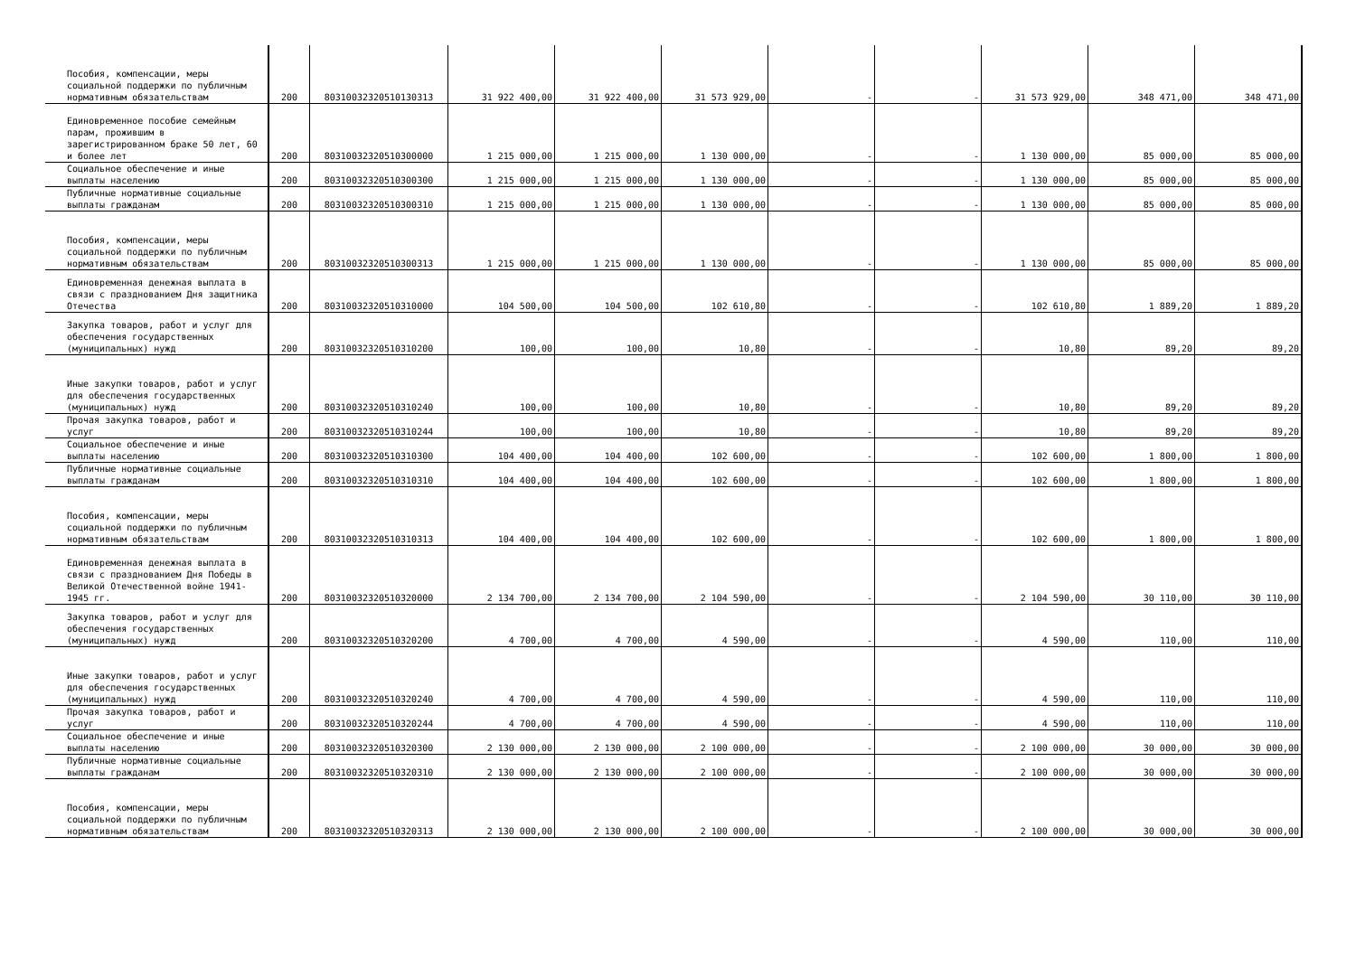| Пособия, компенсации, меры социальной поддержки по публичным нормативным обязательствам | 200 | 80310032320510130313 | 31 922 400,00 | 31 922 400,00 | 31 573 929,00 | - | - | 31 573 929,00 | 348 471,00 | 348 471,00 |
| Единовременное пособие семейным парам, прожившим в зарегистрированном браке 50 лет, 60 и более лет | 200 | 80310032320510300000 | 1 215 000,00 | 1 215 000,00 | 1 130 000,00 | - | - | 1 130 000,00 | 85 000,00 | 85 000,00 |
| Социальное обеспечение и иные выплаты населению | 200 | 80310032320510300300 | 1 215 000,00 | 1 215 000,00 | 1 130 000,00 | - | - | 1 130 000,00 | 85 000,00 | 85 000,00 |
| Публичные нормативные социальные выплаты гражданам | 200 | 80310032320510300310 | 1 215 000,00 | 1 215 000,00 | 1 130 000,00 | - | - | 1 130 000,00 | 85 000,00 | 85 000,00 |
| Пособия, компенсации, меры социальной поддержки по публичным нормативным обязательствам | 200 | 80310032320510300313 | 1 215 000,00 | 1 215 000,00 | 1 130 000,00 | - | - | 1 130 000,00 | 85 000,00 | 85 000,00 |
| Единовременная денежная выплата в связи с празднованием Дня защитника Отечества | 200 | 80310032320510310000 | 104 500,00 | 104 500,00 | 102 610,80 | - | - | 102 610,80 | 1 889,20 | 1 889,20 |
| Закупка товаров, работ и услуг для обеспечения государственных (муниципальных) нужд | 200 | 80310032320510310200 | 100,00 | 100,00 | 10,80 | - | - | 10,80 | 89,20 | 89,20 |
| Иные закупки товаров, работ и услуг для обеспечения государственных (муниципальных) нужд | 200 | 80310032320510310240 | 100,00 | 100,00 | 10,80 | - | - | 10,80 | 89,20 | 89,20 |
| Прочая закупка товаров, работ и услуг | 200 | 80310032320510310244 | 100,00 | 100,00 | 10,80 | - | - | 10,80 | 89,20 | 89,20 |
| Социальное обеспечение и иные выплаты населению | 200 | 80310032320510310300 | 104 400,00 | 104 400,00 | 102 600,00 | - | - | 102 600,00 | 1 800,00 | 1 800,00 |
| Публичные нормативные социальные выплаты гражданам | 200 | 80310032320510310310 | 104 400,00 | 104 400,00 | 102 600,00 | - | - | 102 600,00 | 1 800,00 | 1 800,00 |
| Пособия, компенсации, меры социальной поддержки по публичным нормативным обязательствам | 200 | 80310032320510310313 | 104 400,00 | 104 400,00 | 102 600,00 | - | - | 102 600,00 | 1 800,00 | 1 800,00 |
| Единовременная денежная выплата в связи с празднованием Дня Победы в Великой Отечественной войне 1941-1945 гг. | 200 | 80310032320510320000 | 2 134 700,00 | 2 134 700,00 | 2 104 590,00 | - | - | 2 104 590,00 | 30 110,00 | 30 110,00 |
| Закупка товаров, работ и услуг для обеспечения государственных (муниципальных) нужд | 200 | 80310032320510320200 | 4 700,00 | 4 700,00 | 4 590,00 | - | - | 4 590,00 | 110,00 | 110,00 |
| Иные закупки товаров, работ и услуг для обеспечения государственных (муниципальных) нужд | 200 | 80310032320510320240 | 4 700,00 | 4 700,00 | 4 590,00 | - | - | 4 590,00 | 110,00 | 110,00 |
| Прочая закупка товаров, работ и услуг | 200 | 80310032320510320244 | 4 700,00 | 4 700,00 | 4 590,00 | - | - | 4 590,00 | 110,00 | 110,00 |
| Социальное обеспечение и иные выплаты населению | 200 | 80310032320510320300 | 2 130 000,00 | 2 130 000,00 | 2 100 000,00 | - | - | 2 100 000,00 | 30 000,00 | 30 000,00 |
| Публичные нормативные социальные выплаты гражданам | 200 | 80310032320510320310 | 2 130 000,00 | 2 130 000,00 | 2 100 000,00 | - | - | 2 100 000,00 | 30 000,00 | 30 000,00 |
| Пособия, компенсации, меры социальной поддержки по публичным нормативным обязательствам | 200 | 80310032320510320313 | 2 130 000,00 | 2 130 000,00 | 2 100 000,00 | - | - | 2 100 000,00 | 30 000,00 | 30 000,00 |